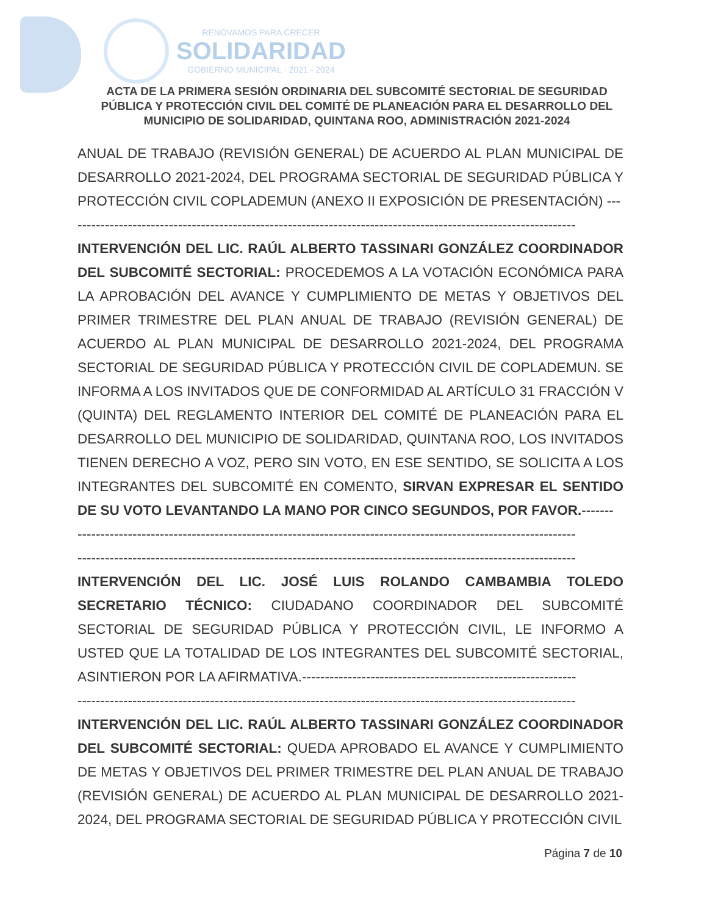RENOVAMOS PARA CRECER
SOLIDARIDAD
GOBIERNO MUNICIPAL · 2021 - 2024
ACTA DE LA PRIMERA SESIÓN ORDINARIA DEL SUBCOMITÉ SECTORIAL DE SEGURIDAD PÚBLICA Y PROTECCIÓN CIVIL DEL COMITÉ DE PLANEACIÓN PARA EL DESARROLLO DEL MUNICIPIO DE SOLIDARIDAD, QUINTANA ROO, ADMINISTRACIÓN 2021-2024
ANUAL DE TRABAJO (REVISIÓN GENERAL) DE ACUERDO AL PLAN MUNICIPAL DE DESARROLLO 2021-2024, DEL PROGRAMA SECTORIAL DE SEGURIDAD PÚBLICA Y PROTECCIÓN CIVIL COPLADEMUN (ANEXO II EXPOSICIÓN DE PRESENTACIÓN) ---
-------------------------------------------------------------------------------------------------------------
INTERVENCIÓN DEL LIC. RAÚL ALBERTO TASSINARI GONZÁLEZ COORDINADOR DEL SUBCOMITÉ SECTORIAL: PROCEDEMOS A LA VOTACIÓN ECONÓMICA PARA LA APROBACIÓN DEL AVANCE Y CUMPLIMIENTO DE METAS Y OBJETIVOS DEL PRIMER TRIMESTRE DEL PLAN ANUAL DE TRABAJO (REVISIÓN GENERAL) DE ACUERDO AL PLAN MUNICIPAL DE DESARROLLO 2021-2024, DEL PROGRAMA SECTORIAL DE SEGURIDAD PÚBLICA Y PROTECCIÓN CIVIL DE COPLADEMUN. SE INFORMA A LOS INVITADOS QUE DE CONFORMIDAD AL ARTÍCULO 31 FRACCIÓN V (QUINTA) DEL REGLAMENTO INTERIOR DEL COMITÉ DE PLANEACIÓN PARA EL DESARROLLO DEL MUNICIPIO DE SOLIDARIDAD, QUINTANA ROO, LOS INVITADOS TIENEN DERECHO A VOZ, PERO SIN VOTO, EN ESE SENTIDO, SE SOLICITA A LOS INTEGRANTES DEL SUBCOMITÉ EN COMENTO, SIRVAN EXPRESAR EL SENTIDO DE SU VOTO LEVANTANDO LA MANO POR CINCO SEGUNDOS, POR FAVOR.-------
-------------------------------------------------------------------------------------------------------------
-------------------------------------------------------------------------------------------------------------
INTERVENCIÓN DEL LIC. JOSÉ LUIS ROLANDO CAMBAMBIA TOLEDO SECRETARIO TÉCNICO: CIUDADANO COORDINADOR DEL SUBCOMITÉ SECTORIAL DE SEGURIDAD PÚBLICA Y PROTECCIÓN CIVIL, LE INFORMO A USTED QUE LA TOTALIDAD DE LOS INTEGRANTES DEL SUBCOMITÉ SECTORIAL, ASINTIERON POR LA AFIRMATIVA.------------------------------------------------------------
-------------------------------------------------------------------------------------------------------------
INTERVENCIÓN DEL LIC. RAÚL ALBERTO TASSINARI GONZÁLEZ COORDINADOR DEL SUBCOMITÉ SECTORIAL: QUEDA APROBADO EL AVANCE Y CUMPLIMIENTO DE METAS Y OBJETIVOS DEL PRIMER TRIMESTRE DEL PLAN ANUAL DE TRABAJO (REVISIÓN GENERAL) DE ACUERDO AL PLAN MUNICIPAL DE DESARROLLO 2021-2024, DEL PROGRAMA SECTORIAL DE SEGURIDAD PÚBLICA Y PROTECCIÓN CIVIL
Página 7 de 10